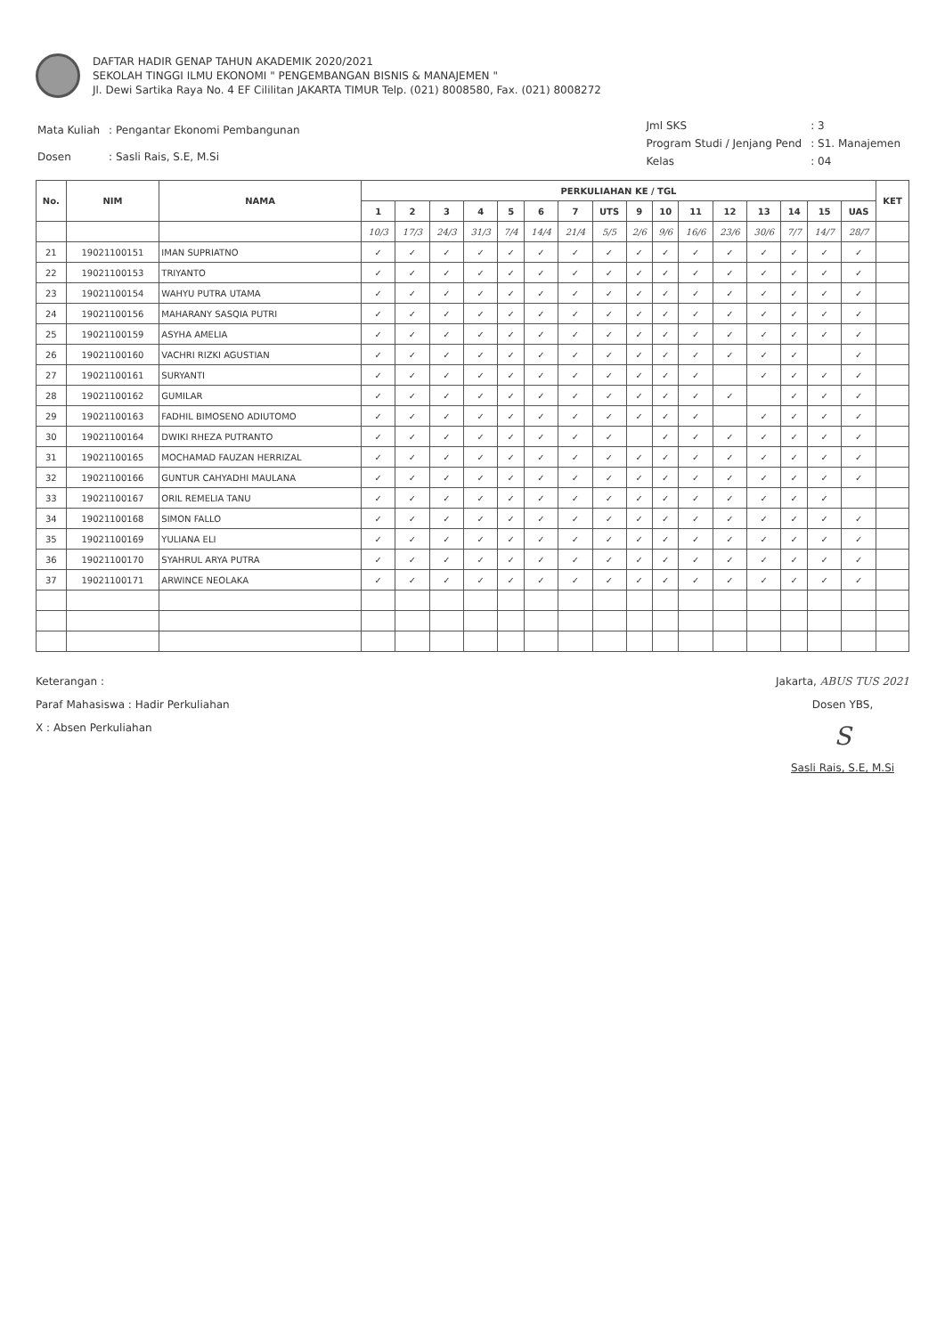DAFTAR HADIR GENAP TAHUN AKADEMIK 2020/2021
SEKOLAH TINGGI ILMU EKONOMI " PENGEMBANGAN BISNIS & MANAJEMEN "
Jl. Dewi Sartika Raya No. 4 EF Cililitan JAKARTA TIMUR Telp. (021) 8008580, Fax. (021) 8008272
| Mata Kuliah | : Pengantar Ekonomi Pembangunan |
| Dosen | : Sasli Rais, S.E, M.Si |
| Jml SKS | : 3 |
| Program Studi / Jenjang Pend | : S1. Manajemen |
| Kelas | : 04 |
| No. | NIM | NAMA | PERKULIAHAN KE / TGL | | | | | | | | | | | | | | | | KET |
| --- | --- | --- | --- | --- | --- | --- | --- | --- | --- | --- | --- | --- | --- | --- | --- | --- | --- | --- | --- |
| | | | 1 | 2 | 3 | 4 | 5 | 6 | 7 | UTS | 9 | 10 | 11 | 12 | 13 | 14 | 15 | UAS | |
| | | | 10/3 | 17/3 | 24/3 | 31/3 | 7/4 | 14/4 | 21/4 | 5/5 | 2/6 | 9/6 | 16/6 | 23/6 | 30/6 | 7/7 | 14/7 | 28/7 | |
| 21 | 19021100151 | IMAN SUPRIATNO | ✓ | ✓ | ✓ | ✓ | ✓ | ✓ | ✓ | ✓ | ✓ | ✓ | ✓ | ✓ | ✓ | ✓ | ✓ | ✓ | |
| 22 | 19021100153 | TRIYANTO | ✓ | ✓ | ✓ | ✓ | ✓ | ✓ | ✓ | ✓ | ✓ | ✓ | ✓ | ✓ | ✓ | ✓ | ✓ | ✓ | |
| 23 | 19021100154 | WAHYU PUTRA UTAMA | ✓ | ✓ | ✓ | ✓ | ✓ | ✓ | ✓ | ✓ | ✓ | ✓ | ✓ | ✓ | ✓ | ✓ | ✓ | ✓ | |
| 24 | 19021100156 | MAHARANY SASQIA PUTRI | ✓ | ✓ | ✓ | ✓ | ✓ | ✓ | ✓ | ✓ | ✓ | ✓ | ✓ | ✓ | ✓ | ✓ | ✓ | ✓ | |
| 25 | 19021100159 | ASYHA AMELIA | ✓ | ✓ | ✓ | ✓ | ✓ | ✓ | ✓ | ✓ | ✓ | ✓ | ✓ | ✓ | ✓ | ✓ | ✓ | ✓ | |
| 26 | 19021100160 | VACHRI RIZKI AGUSTIAN | ✓ | ✓ | ✓ | ✓ | ✓ | ✓ | ✓ | ✓ | ✓ | ✓ | ✓ | ✓ | ✓ | ✓ | | ✓ | |
| 27 | 19021100161 | SURYANTI | ✓ | ✓ | ✓ | ✓ | ✓ | ✓ | ✓ | ✓ | ✓ | ✓ | ✓ | | ✓ | ✓ | ✓ | ✓ | |
| 28 | 19021100162 | GUMILAR | ✓ | ✓ | ✓ | ✓ | ✓ | ✓ | ✓ | ✓ | ✓ | ✓ | ✓ | ✓ | | ✓ | ✓ | ✓ | |
| 29 | 19021100163 | FADHIL BIMOSENO ADIUTOMO | ✓ | ✓ | ✓ | ✓ | ✓ | ✓ | ✓ | ✓ | ✓ | ✓ | ✓ | | ✓ | ✓ | ✓ | ✓ | |
| 30 | 19021100164 | DWIKI RHEZA PUTRANTO | ✓ | ✓ | ✓ | ✓ | ✓ | ✓ | ✓ | ✓ | | ✓ | ✓ | ✓ | ✓ | ✓ | ✓ | ✓ | |
| 31 | 19021100165 | MOCHAMAD FAUZAN HERRIZAL | ✓ | ✓ | ✓ | ✓ | ✓ | ✓ | ✓ | ✓ | ✓ | ✓ | ✓ | ✓ | ✓ | ✓ | ✓ | ✓ | |
| 32 | 19021100166 | GUNTUR CAHYADHI MAULANA | ✓ | ✓ | ✓ | ✓ | ✓ | ✓ | ✓ | ✓ | ✓ | ✓ | ✓ | ✓ | ✓ | ✓ | ✓ | ✓ | |
| 33 | 19021100167 | ORIL REMELIA TANU | ✓ | ✓ | ✓ | ✓ | ✓ | ✓ | ✓ | ✓ | ✓ | ✓ | ✓ | ✓ | ✓ | ✓ | ✓ | | |
| 34 | 19021100168 | SIMON FALLO | ✓ | ✓ | ✓ | ✓ | ✓ | ✓ | ✓ | ✓ | ✓ | ✓ | ✓ | ✓ | ✓ | ✓ | ✓ | ✓ | |
| 35 | 19021100169 | YULIANA ELI | ✓ | ✓ | ✓ | ✓ | ✓ | ✓ | ✓ | ✓ | ✓ | ✓ | ✓ | ✓ | ✓ | ✓ | ✓ | ✓ | |
| 36 | 19021100170 | SYAHRUL ARYA PUTRA | ✓ | ✓ | ✓ | ✓ | ✓ | ✓ | ✓ | ✓ | ✓ | ✓ | ✓ | ✓ | ✓ | ✓ | ✓ | ✓ | |
| 37 | 19021100171 | ARWINCE NEOLAKA | ✓ | ✓ | ✓ | ✓ | ✓ | ✓ | ✓ | ✓ | ✓ | ✓ | ✓ | ✓ | ✓ | ✓ | ✓ | ✓ | |
Keterangan :
Paraf Mahasiswa : Hadir Perkuliahan
X : Absen Perkuliahan
Jakarta, ABUS TUS 2021
Dosen YBS,
S
Sasli Rais, S.E, M.Si